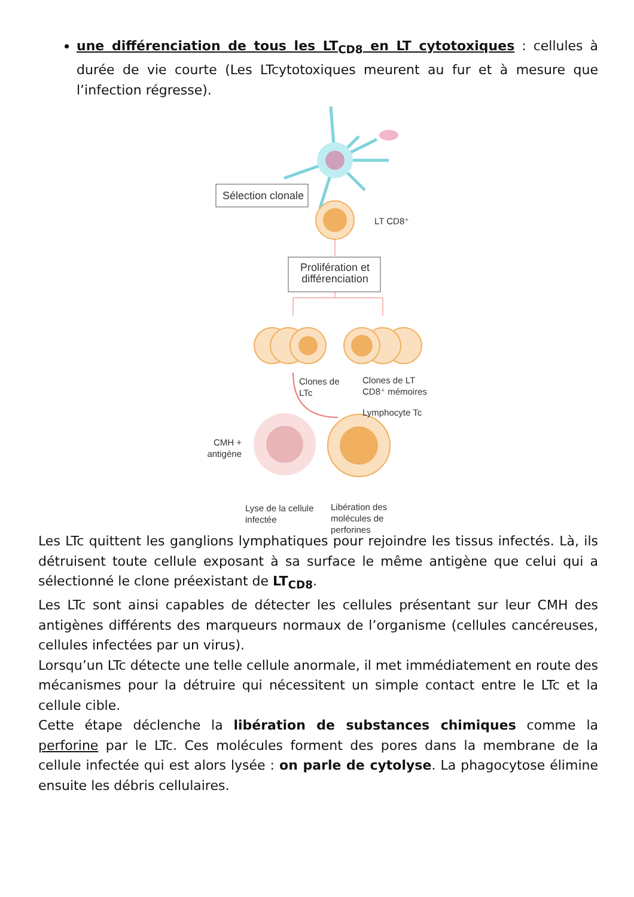une différenciation de tous les LT<sub>CD8</sub> en LT cytotoxiques : cellules à durée de vie courte (Les LTcytotoxiques meurent au fur et à mesure que l’infection régresse).
Sélection clonale
LT CD8⁺
Prolifération et différenciation
Clones de
LTc
Clones de LT
CD8⁺ mémoires
Lymphocyte Tc
CMH +
antigène
Lyse de la cellule
infectée
Libération des
molécules de
perforines
Les LTc quittent les ganglions lymphatiques pour rejoindre les tissus infectés. Là, ils détruisent toute cellule exposant à sa surface le même antigène que celui qui a sélectionné le clone préexistant de LT<sub>CD8</sub>.
Les LTc sont ainsi capables de détecter les cellules présentant sur leur CMH des antigènes différents des marqueurs normaux de l’organisme (cellules cancéreuses, cellules infectées par un virus).
Lorsqu’un LTc détecte une telle cellule anormale, il met immédiatement en route des mécanismes pour la détruire qui nécessitent un simple contact entre le LTc et la cellule cible.
Cette étape déclenche la libération de substances chimiques comme la perforine par le LTc. Ces molécules forment des pores dans la membrane de la cellule infectée qui est alors lysée : on parle de cytolyse. La phagocytose élimine ensuite les débris cellulaires.